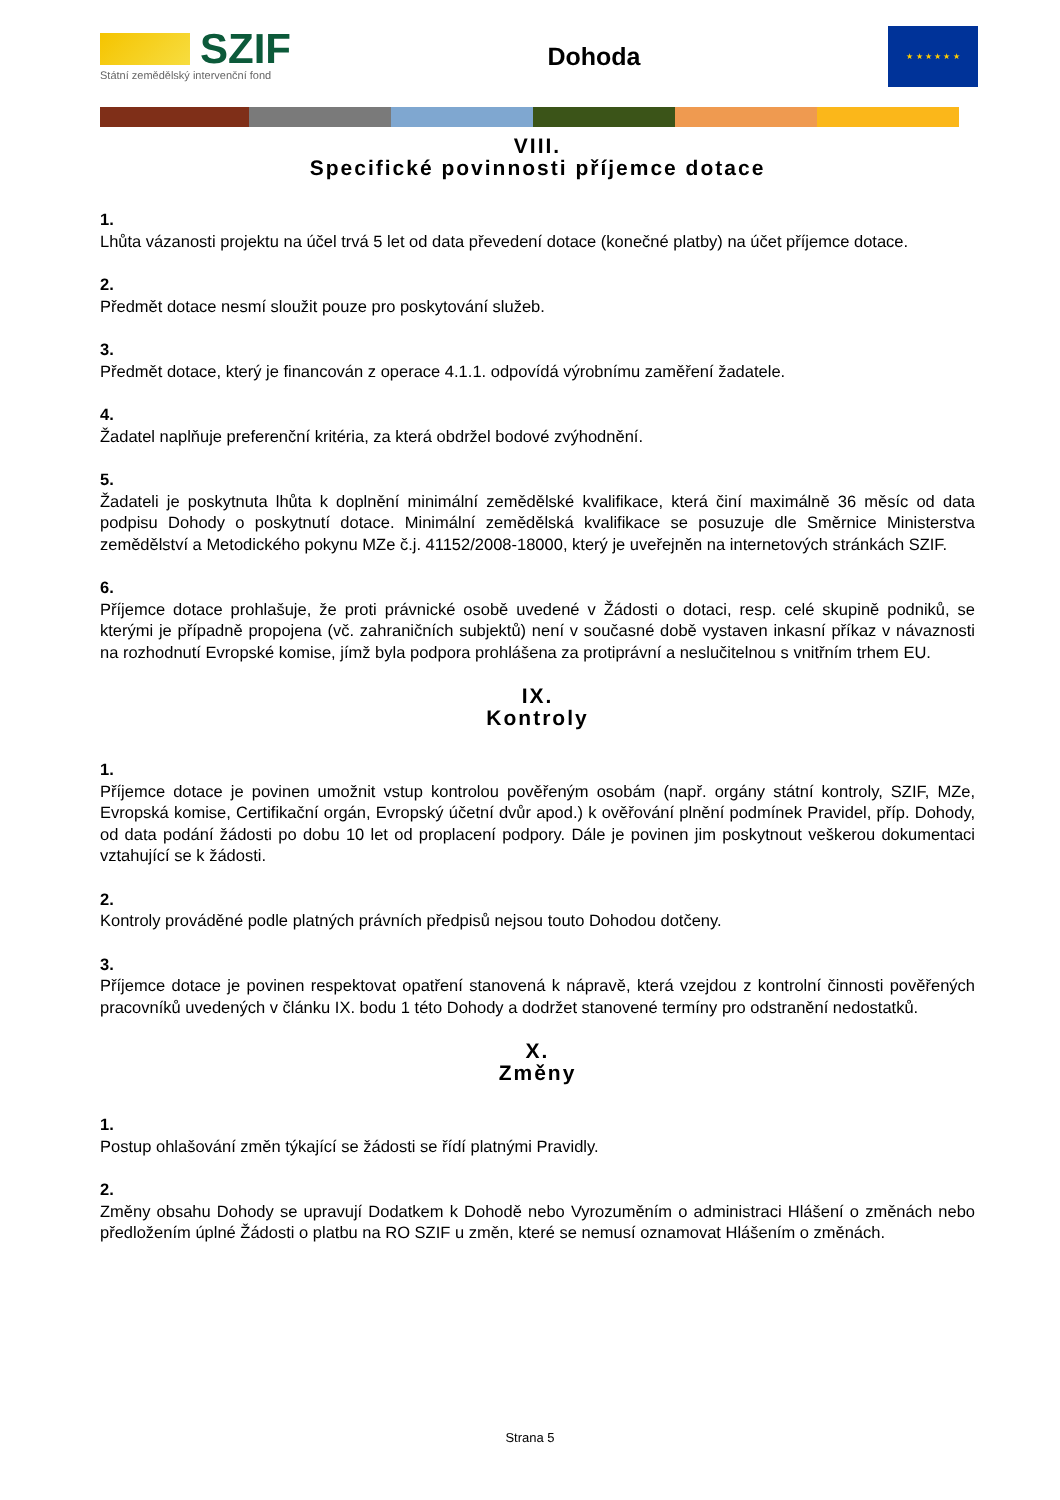SZIF
Státní zemědělský intervenční fond
Dohoda
★ ★ ★ ★ ★ ★
VIII.
Specifické povinnosti příjemce dotace
1.
Lhůta vázanosti projektu na účel trvá 5 let od data převedení dotace (konečné platby) na účet příjemce dotace.
2.
Předmět dotace nesmí sloužit pouze pro poskytování služeb.
3.
Předmět dotace, který je financován z operace 4.1.1. odpovídá výrobnímu zaměření žadatele.
4.
Žadatel naplňuje preferenční kritéria, za která obdržel bodové zvýhodnění.
5.
Žadateli je poskytnuta lhůta k doplnění minimální zemědělské kvalifikace, která činí maximálně 36 měsíc od data podpisu Dohody o poskytnutí dotace. Minimální zemědělská kvalifikace se posuzuje dle Směrnice Ministerstva zemědělství a Metodického pokynu MZe č.j. 41152/2008-18000, který je uveřejněn na internetových stránkách SZIF.
6.
Příjemce dotace prohlašuje, že proti právnické osobě uvedené v Žádosti o dotaci, resp. celé skupině podniků, se kterými je případně propojena (vč. zahraničních subjektů) není v současné době vystaven inkasní příkaz v návaznosti na rozhodnutí Evropské komise, jímž byla podpora prohlášena za protiprávní a neslučitelnou s vnitřním trhem EU.
IX.
Kontroly
1.
Příjemce dotace je povinen umožnit vstup kontrolou pověřeným osobám (např. orgány státní kontroly, SZIF, MZe, Evropská komise, Certifikační orgán, Evropský účetní dvůr apod.) k ověřování plnění podmínek Pravidel, příp. Dohody, od data podání žádosti po dobu 10 let od proplacení podpory. Dále je povinen jim poskytnout veškerou dokumentaci vztahující se k žádosti.
2.
Kontroly prováděné podle platných právních předpisů nejsou touto Dohodou dotčeny.
3.
Příjemce dotace je povinen respektovat opatření stanovená k nápravě, která vzejdou z kontrolní činnosti pověřených pracovníků uvedených v článku IX. bodu 1 této Dohody a dodržet stanovené termíny pro odstranění nedostatků.
X.
Změny
1.
Postup ohlašování změn týkající se žádosti se řídí platnými Pravidly.
2.
Změny obsahu Dohody se upravují Dodatkem k Dohodě nebo Vyrozuměním o administraci Hlášení o změnách nebo předložením úplné Žádosti o platbu na RO SZIF u změn, které se nemusí oznamovat Hlášením o změnách.
Strana 5